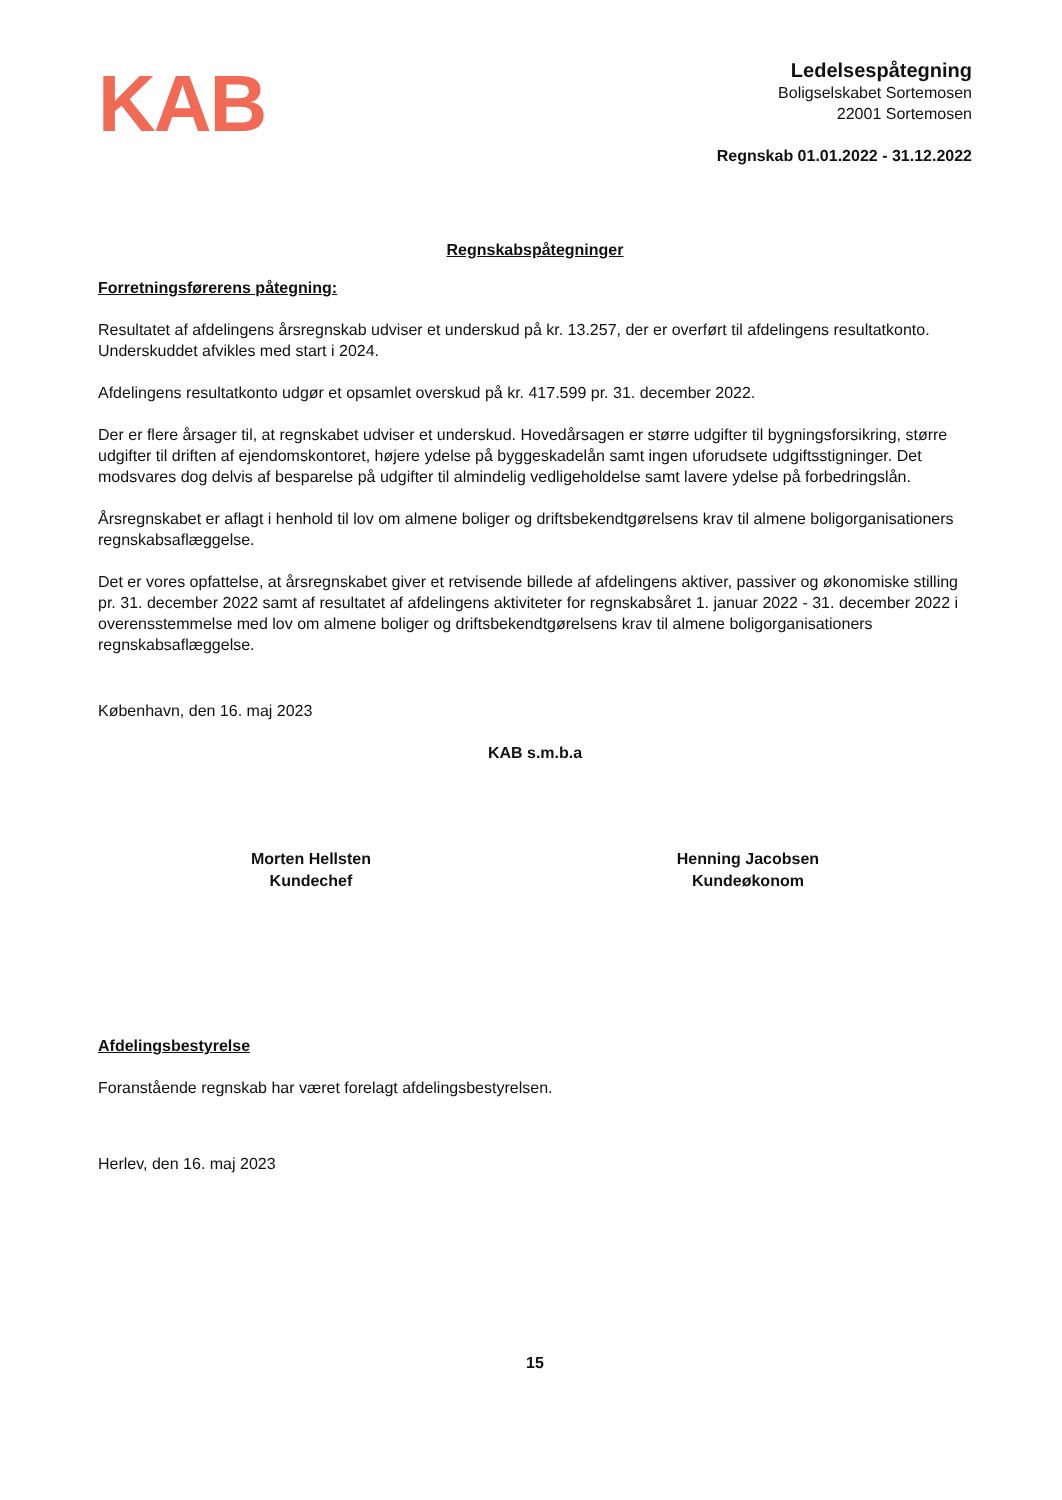KAB
Ledelsespåtegning
Boligselskabet Sortemosen
22001 Sortemosen
Regnskab 01.01.2022 - 31.12.2022
Regnskabspåtegninger
Forretningsførerens påtegning:
Resultatet af afdelingens årsregnskab udviser et underskud på kr. 13.257, der er overført til afdelingens resultatkonto. Underskuddet afvikles med start i 2024.
Afdelingens resultatkonto udgør et opsamlet overskud på kr. 417.599 pr. 31. december 2022.
Der er flere årsager til, at regnskabet udviser et underskud. Hovedårsagen er større udgifter til bygningsforsikring, større udgifter til driften af ejendomskontoret, højere ydelse på byggeskadelån samt ingen uforudsete udgiftsstigninger. Det modsvares dog delvis af besparelse på udgifter til almindelig vedligeholdelse samt lavere ydelse på forbedringslån.
Årsregnskabet er aflagt i henhold til lov om almene boliger og driftsbekendtgørelsens krav til almene boligorganisationers regnskabsaflæggelse.
Det er vores opfattelse, at årsregnskabet giver et retvisende billede af afdelingens aktiver, passiver og økonomiske stilling pr. 31. december 2022 samt af resultatet af afdelingens aktiviteter for regnskabsåret 1. januar 2022 - 31. december 2022 i overensstemmelse med lov om almene boliger og driftsbekendtgørelsens krav til almene boligorganisationers regnskabsaflæggelse.
København, den 16. maj 2023
KAB s.m.b.a
Morten Hellsten
Kundechef
Henning Jacobsen
Kundeøkonom
Afdelingsbestyrelse
Foranstående regnskab har været forelagt afdelingsbestyrelsen.
Herlev, den 16. maj 2023
15